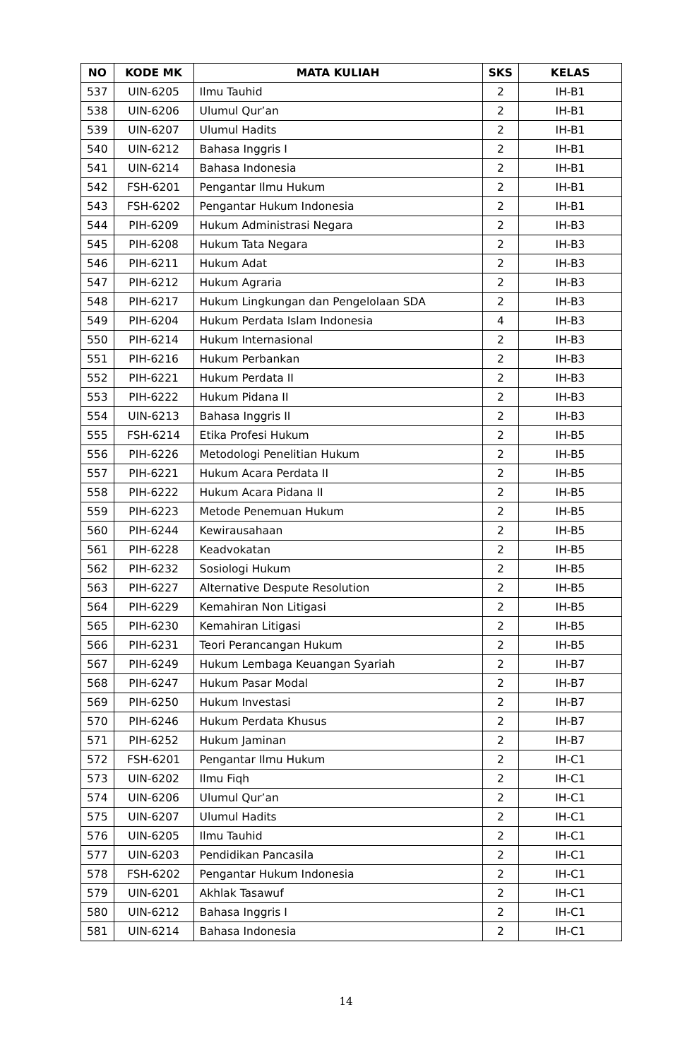| NO | KODE MK | MATA KULIAH | SKS | KELAS |
| --- | --- | --- | --- | --- |
| 537 | UIN-6205 | Ilmu Tauhid | 2 | IH-B1 |
| 538 | UIN-6206 | Ulumul Qur’an | 2 | IH-B1 |
| 539 | UIN-6207 | Ulumul Hadits | 2 | IH-B1 |
| 540 | UIN-6212 | Bahasa Inggris I | 2 | IH-B1 |
| 541 | UIN-6214 | Bahasa Indonesia | 2 | IH-B1 |
| 542 | FSH-6201 | Pengantar Ilmu Hukum | 2 | IH-B1 |
| 543 | FSH-6202 | Pengantar Hukum Indonesia | 2 | IH-B1 |
| 544 | PIH-6209 | Hukum Administrasi Negara | 2 | IH-B3 |
| 545 | PIH-6208 | Hukum Tata Negara | 2 | IH-B3 |
| 546 | PIH-6211 | Hukum Adat | 2 | IH-B3 |
| 547 | PIH-6212 | Hukum Agraria | 2 | IH-B3 |
| 548 | PIH-6217 | Hukum Lingkungan dan Pengelolaan SDA | 2 | IH-B3 |
| 549 | PIH-6204 | Hukum Perdata Islam Indonesia | 4 | IH-B3 |
| 550 | PIH-6214 | Hukum Internasional | 2 | IH-B3 |
| 551 | PIH-6216 | Hukum Perbankan | 2 | IH-B3 |
| 552 | PIH-6221 | Hukum Perdata II | 2 | IH-B3 |
| 553 | PIH-6222 | Hukum Pidana II | 2 | IH-B3 |
| 554 | UIN-6213 | Bahasa Inggris II | 2 | IH-B3 |
| 555 | FSH-6214 | Etika Profesi Hukum | 2 | IH-B5 |
| 556 | PIH-6226 | Metodologi Penelitian Hukum | 2 | IH-B5 |
| 557 | PIH-6221 | Hukum Acara Perdata II | 2 | IH-B5 |
| 558 | PIH-6222 | Hukum Acara Pidana II | 2 | IH-B5 |
| 559 | PIH-6223 | Metode Penemuan Hukum | 2 | IH-B5 |
| 560 | PIH-6244 | Kewirausahaan | 2 | IH-B5 |
| 561 | PIH-6228 | Keadvokatan | 2 | IH-B5 |
| 562 | PIH-6232 | Sosiologi Hukum | 2 | IH-B5 |
| 563 | PIH-6227 | Alternative Despute Resolution | 2 | IH-B5 |
| 564 | PIH-6229 | Kemahiran Non Litigasi | 2 | IH-B5 |
| 565 | PIH-6230 | Kemahiran Litigasi | 2 | IH-B5 |
| 566 | PIH-6231 | Teori Perancangan Hukum | 2 | IH-B5 |
| 567 | PIH-6249 | Hukum Lembaga Keuangan Syariah | 2 | IH-B7 |
| 568 | PIH-6247 | Hukum Pasar Modal | 2 | IH-B7 |
| 569 | PIH-6250 | Hukum Investasi | 2 | IH-B7 |
| 570 | PIH-6246 | Hukum Perdata Khusus | 2 | IH-B7 |
| 571 | PIH-6252 | Hukum Jaminan | 2 | IH-B7 |
| 572 | FSH-6201 | Pengantar Ilmu Hukum | 2 | IH-C1 |
| 573 | UIN-6202 | Ilmu Fiqh | 2 | IH-C1 |
| 574 | UIN-6206 | Ulumul Qur’an | 2 | IH-C1 |
| 575 | UIN-6207 | Ulumul Hadits | 2 | IH-C1 |
| 576 | UIN-6205 | Ilmu Tauhid | 2 | IH-C1 |
| 577 | UIN-6203 | Pendidikan Pancasila | 2 | IH-C1 |
| 578 | FSH-6202 | Pengantar Hukum Indonesia | 2 | IH-C1 |
| 579 | UIN-6201 | Akhlak Tasawuf | 2 | IH-C1 |
| 580 | UIN-6212 | Bahasa Inggris I | 2 | IH-C1 |
| 581 | UIN-6214 | Bahasa Indonesia | 2 | IH-C1 |
14